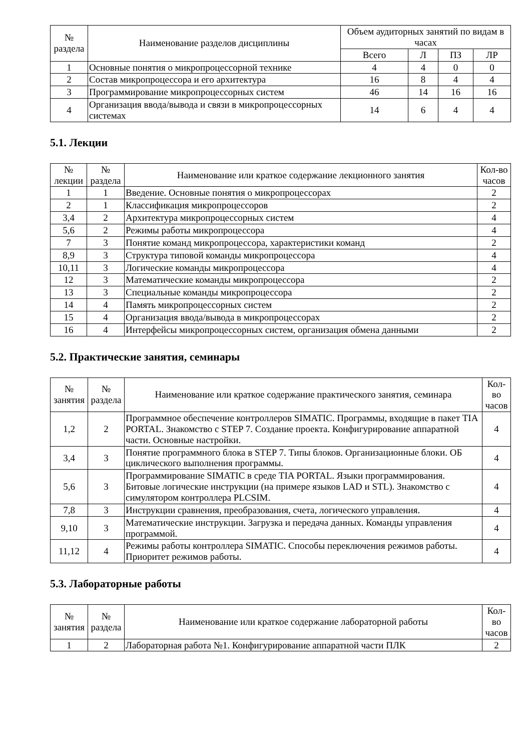| № раздела | Наименование разделов дисциплины | Объем аудиторных занятий по видам в часах | | | |
| --- | --- | --- | --- | --- | --- |
| | | Всего | Л | ПЗ | ЛР |
| 1 | Основные понятия о микропроцессорной технике | 4 | 4 | 0 | 0 |
| 2 | Состав микропроцессора и его архитектура | 16 | 8 | 4 | 4 |
| 3 | Программирование микропроцессорных систем | 46 | 14 | 16 | 16 |
| 4 | Организация ввода/вывода и связи в микропроцессорных системах | 14 | 6 | 4 | 4 |
5.1. Лекции
| № лекции | № раздела | Наименование или краткое содержание лекционного занятия | Кол-во часов |
| --- | --- | --- | --- |
| 1 | 1 | Введение. Основные понятия о микропроцессорах | 2 |
| 2 | 1 | Классификация микропроцессоров | 2 |
| 3,4 | 2 | Архитектура микропроцессорных систем | 4 |
| 5,6 | 2 | Режимы работы микропроцессора | 4 |
| 7 | 3 | Понятие команд микропроцессора, характеристики команд | 2 |
| 8,9 | 3 | Структура типовой команды микропроцессора | 4 |
| 10,11 | 3 | Логические команды микропроцессора | 4 |
| 12 | 3 | Математические команды микропроцессора | 2 |
| 13 | 3 | Специальные команды микропроцессора | 2 |
| 14 | 4 | Память микропроцессорных систем | 2 |
| 15 | 4 | Организация ввода/вывода в микропроцессорах | 2 |
| 16 | 4 | Интерфейсы микропроцессорных систем, организация обмена данными | 2 |
5.2. Практические занятия, семинары
| № занятия | № раздела | Наименование или краткое содержание практического занятия, семинара | Кол- во часов |
| --- | --- | --- | --- |
| 1,2 | 2 | Программное обеспечение контроллеров SIMATIC. Программы, входящие в пакет TIA PORTAL. Знакомство с STEP 7. Создание проекта. Конфигурирование аппаратной части. Основные настройки. | 4 |
| 3,4 | 3 | Понятие программного блока в STEP 7. Типы блоков. Организационные блоки. ОБ циклического выполнения программы. | 4 |
| 5,6 | 3 | Программирование SIMATIC в среде TIA PORTAL. Языки программирования. Битовые логические инструкции (на примере языков LAD и STL). Знакомство с симулятором контроллера PLCSIM. | 4 |
| 7,8 | 3 | Инструкции сравнения, преобразования, счета, логического управления. | 4 |
| 9,10 | 3 | Математические инструкции. Загрузка и передача данных. Команды управления программой. | 4 |
| 11,12 | 4 | Режимы работы контроллера SIMATIC. Способы переключения режимов работы. Приоритет режимов работы. | 4 |
5.3. Лабораторные работы
| № занятия | № раздела | Наименование или краткое содержание лабораторной работы | Кол- во часов |
| --- | --- | --- | --- |
| 1 | 2 | Лабораторная работа №1. Конфигурирование аппаратной части ПЛК | 2 |